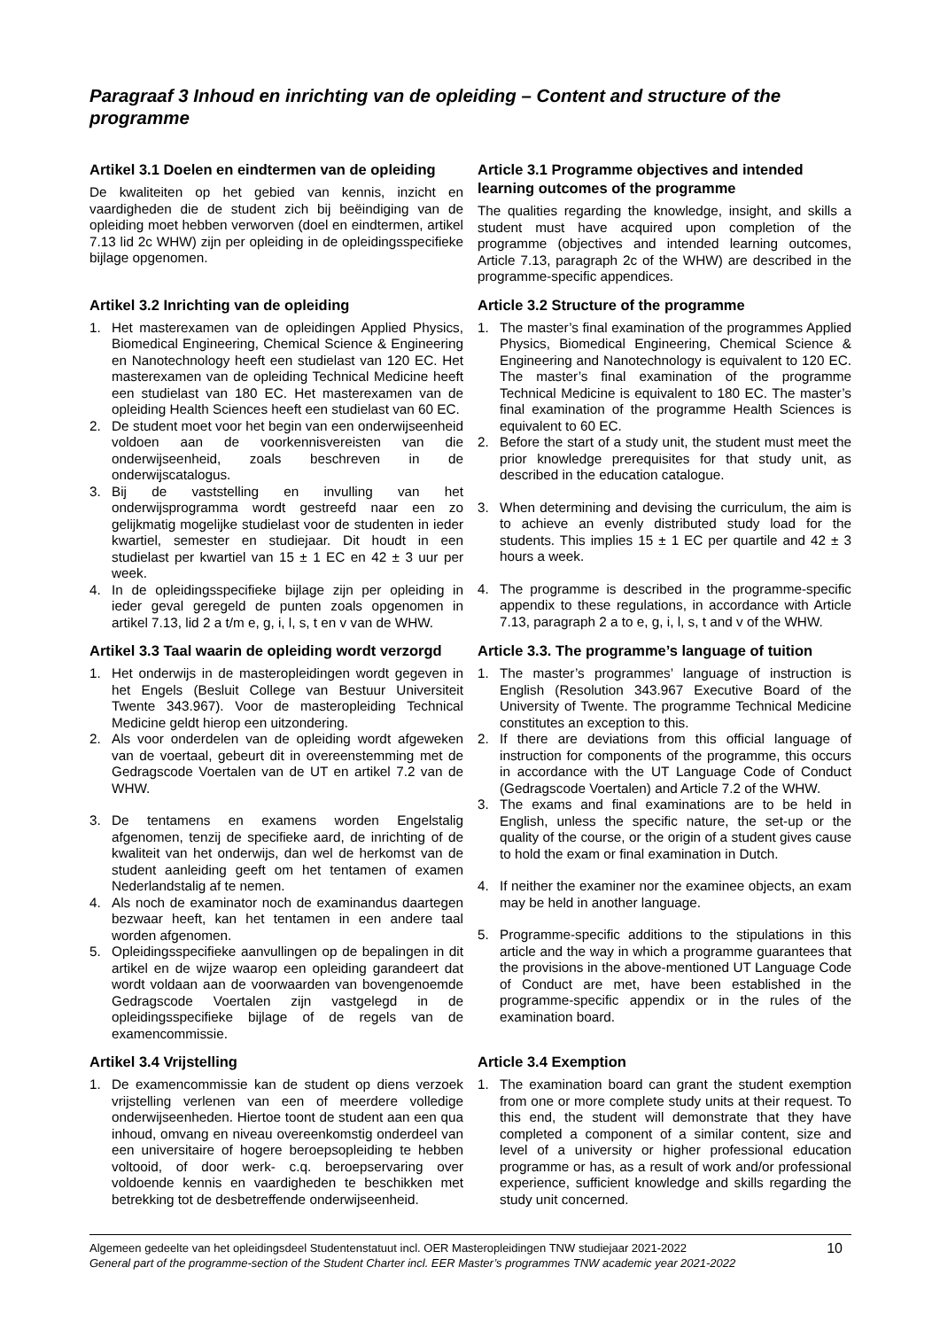Paragraaf 3 Inhoud en inrichting van de opleiding – Content and structure of the programme
Artikel 3.1 Doelen en eindtermen van de opleiding
De kwaliteiten op het gebied van kennis, inzicht en vaardigheden die de student zich bij beëindiging van de opleiding moet hebben verworven (doel en eindtermen, artikel 7.13 lid 2c WHW) zijn per opleiding in de opleidingsspecifieke bijlage opgenomen.
Article 3.1 Programme objectives and intended learning outcomes of the programme
The qualities regarding the knowledge, insight, and skills a student must have acquired upon completion of the programme (objectives and intended learning outcomes, Article 7.13, paragraph 2c of the WHW) are described in the programme-specific appendices.
Artikel 3.2 Inrichting van de opleiding
1. Het masterexamen van de opleidingen Applied Physics, Biomedical Engineering, Chemical Science & Engineering en Nanotechnology heeft een studielast van 120 EC. Het masterexamen van de opleiding Technical Medicine heeft een studielast van 180 EC. Het masterexamen van de opleiding Health Sciences heeft een studielast van 60 EC.
2. De student moet voor het begin van een onderwijseenheid voldoen aan de voorkennisvereisten van die onderwijseenheid, zoals beschreven in de onderwijscatalogus.
3. Bij de vaststelling en invulling van het onderwijsprogramma wordt gestreefd naar een zo gelijkmatig mogelijke studielast voor de studenten in ieder kwartiel, semester en studiejaar. Dit houdt in een studielast per kwartiel van 15 ± 1 EC en 42 ± 3 uur per week.
4. In de opleidingsspecifieke bijlage zijn per opleiding in ieder geval geregeld de punten zoals opgenomen in artikel 7.13, lid 2 a t/m e, g, i, l, s, t en v van de WHW.
Article 3.2 Structure of the programme
1. The master’s final examination of the programmes Applied Physics, Biomedical Engineering, Chemical Science & Engineering and Nanotechnology is equivalent to 120 EC. The master’s final examination of the programme Technical Medicine is equivalent to 180 EC. The master’s final examination of the programme Health Sciences is equivalent to 60 EC.
2. Before the start of a study unit, the student must meet the prior knowledge prerequisites for that study unit, as described in the education catalogue.
3. When determining and devising the curriculum, the aim is to achieve an evenly distributed study load for the students. This implies 15 ± 1 EC per quartile and 42 ± 3 hours a week.
4. The programme is described in the programme-specific appendix to these regulations, in accordance with Article 7.13, paragraph 2 a to e, g, i, l, s, t and v of the WHW.
Artikel 3.3 Taal waarin de opleiding wordt verzorgd
1. Het onderwijs in de masteropleidingen wordt gegeven in het Engels (Besluit College van Bestuur Universiteit Twente 343.967). Voor de masteropleiding Technical Medicine geldt hierop een uitzondering.
2. Als voor onderdelen van de opleiding wordt afgeweken van de voertaal, gebeurt dit in overeenstemming met de Gedragscode Voertalen van de UT en artikel 7.2 van de WHW.
3. De tentamens en examens worden Engelstalig afgenomen, tenzij de specifieke aard, de inrichting of de kwaliteit van het onderwijs, dan wel de herkomst van de student aanleiding geeft om het tentamen of examen Nederlandstalig af te nemen.
4. Als noch de examinator noch de examinandus daartegen bezwaar heeft, kan het tentamen in een andere taal worden afgenomen.
5. Opleidingsspecifieke aanvullingen op de bepalingen in dit artikel en de wijze waarop een opleiding garandeert dat wordt voldaan aan de voorwaarden van bovengenoemde Gedragscode Voertalen zijn vastgelegd in de opleidingsspecifieke bijlage of de regels van de examencommissie.
Article 3.3. The programme’s language of tuition
1. The master’s programmes’ language of instruction is English (Resolution 343.967 Executive Board of the University of Twente. The programme Technical Medicine constitutes an exception to this.
2. If there are deviations from this official language of instruction for components of the programme, this occurs in accordance with the UT Language Code of Conduct (Gedragscode Voertalen) and Article 7.2 of the WHW.
3. The exams and final examinations are to be held in English, unless the specific nature, the set-up or the quality of the course, or the origin of a student gives cause to hold the exam or final examination in Dutch.
4. If neither the examiner nor the examinee objects, an exam may be held in another language.
5. Programme-specific additions to the stipulations in this article and the way in which a programme guarantees that the provisions in the above-mentioned UT Language Code of Conduct are met, have been established in the programme-specific appendix or in the rules of the examination board.
Artikel 3.4 Vrijstelling
1. De examencommissie kan de student op diens verzoek vrijstelling verlenen van een of meerdere volledige onderwijseenheden. Hiertoe toont de student aan een qua inhoud, omvang en niveau overeenkomstig onderdeel van een universitaire of hogere beroepsopleiding te hebben voltooid, of door werk- c.q. beroepservaring over voldoende kennis en vaardigheden te beschikken met betrekking tot de desbetreffende onderwijseenheid.
Article 3.4 Exemption
1. The examination board can grant the student exemption from one or more complete study units at their request. To this end, the student will demonstrate that they have completed a component of a similar content, size and level of a university or higher professional education programme or has, as a result of work and/or professional experience, sufficient knowledge and skills regarding the study unit concerned.
Algemeen gedeelte van het opleidingsdeel Studentenstatuut incl. OER Masteropleidingen TNW studiejaar 2021-2022
General part of the programme-section of the Student Charter incl. EER Master’s programmes TNW academic year 2021-2022
10